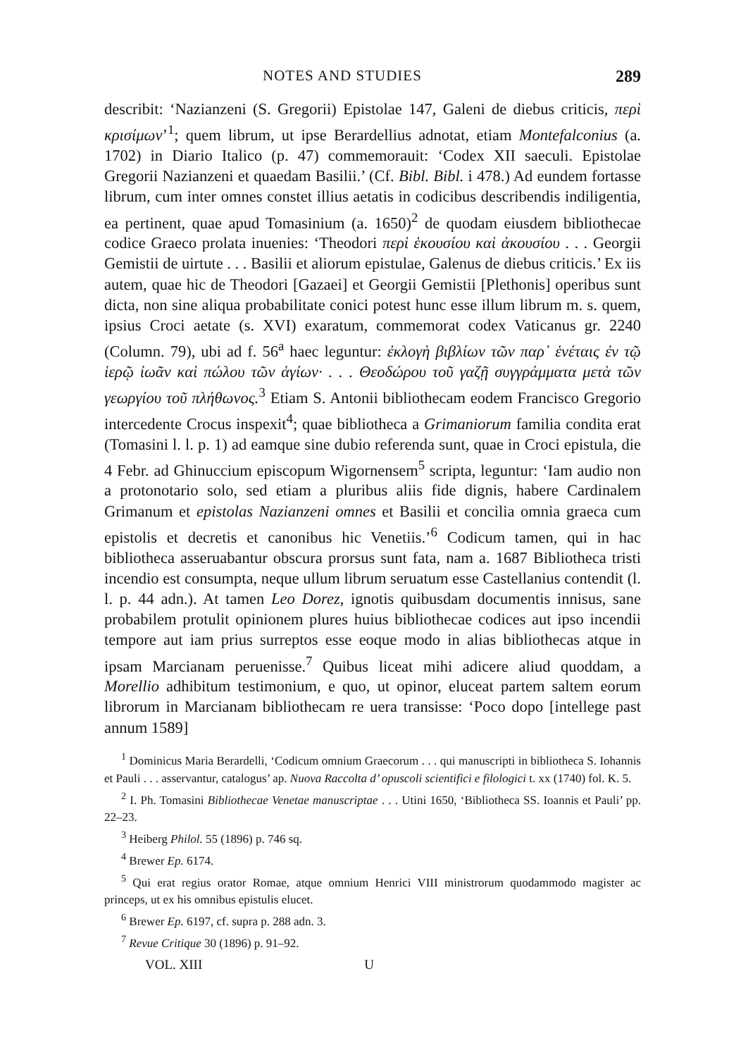NOTES AND STUDIES 289
describit: ‘Nazianzeni (S. Gregorii) Epistolae 147, Galeni de diebus criticis, περὶ κρισίμων’<sup>1</sup>; quem librum, ut ipse Berardellius adnotat, etiam Montefalconius (a. 1702) in Diario Italico (p. 47) commemorauit: ‘Codex XII saeculi. Epistolae Gregorii Nazianzeni et quaedam Basilii.’ (Cf. Bibl. Bibl. i 478.) Ad eundem fortasse librum, cum inter omnes constet illius aetatis in codicibus describendis indiligentia, ea pertinent, quae apud Tomasinium (a. 1650)<sup>2</sup> de quodam eiusdem bibliothecae codice Graeco prolata inuenies: ‘Theodori περὶ ἑκουσίου καὶ ἀκουσίου . . . Georgii Gemistii de uirtute . . . Basilii et aliorum epistulae, Galenus de diebus criticis.’ Ex iis autem, quae hic de Theodori [Gazaei] et Georgii Gemistii [Plethonis] operibus sunt dicta, non sine aliqua probabilitate conici potest hunc esse illum librum m. s. quem, ipsius Croci aetate (s. XVI) exaratum, commemorat codex Vaticanus gr. 2240 (Column. 79), ubi ad f. 56<sup>a</sup> haec leguntur: ἐκλογὴ βιβλίων τῶν παρ᾽ ἑνέταις ἐν τῷ ἱερῷ ἰωᾶν καὶ πώλου τῶν ἁγίων· . . . Θεοδώρου τοῦ γαζῇ συγγράμματα μετὰ τῶν γεωργίου τοῦ πλήθωνος.<sup>3</sup> Etiam S. Antonii bibliothecam eodem Francisco Gregorio intercedente Crocus inspexit<sup>4</sup>; quae bibliotheca a Grimaniorum familia condita erat (Tomasini l. l. p. 1) ad eamque sine dubio referenda sunt, quae in Croci epistula, die 4 Febr. ad Ghinuccium episcopum Wigornensem<sup>5</sup> scripta, leguntur: ‘Iam audio non a protonotario solo, sed etiam a pluribus aliis fide dignis, habere Cardinalem Grimanum et epistolas Nazianzeni omnes et Basilii et concilia omnia graeca cum epistolis et decretis et canonibus hic Venetiis.’<sup>6</sup> Codicum tamen, qui in hac bibliotheca asseruabantur obscura prorsus sunt fata, nam a. 1687 Bibliotheca tristi incendio est consumpta, neque ullum librum seruatum esse Castellanius contendit (l. l. p. 44 adn.). At tamen Leo Dorez, ignotis quibusdam documentis innisus, sane probabilem protulit opinionem plures huius bibliothecae codices aut ipso incendii tempore aut iam prius surreptos esse eoque modo in alias bibliothecas atque in ipsam Marcianam peruenisse.<sup>7</sup> Quibus liceat mihi adicere aliud quoddam, a Morellio adhibitum testimonium, e quo, ut opinor, eluceat partem saltem eorum librorum in Marcianam bibliothecam re uera transisse: ‘Poco dopo [intellege past annum 1589]
<sup>1</sup> Dominicus Maria Berardelli, ‘Codicum omnium Graecorum . . . qui manuscripti in bibliotheca S. Iohannis et Pauli . . . asservantur, catalogus’ ap. Nuova Raccolta d’ opuscoli scientifici e filologici t. xx (1740) fol. K. 5.
<sup>2</sup> I. Ph. Tomasini Bibliothecae Venetae manuscriptae . . . Utini 1650, ‘Bibliotheca SS. Ioannis et Pauli’ pp. 22–23.
<sup>3</sup> Heiberg Philol. 55 (1896) p. 746 sq.
<sup>4</sup> Brewer Ep. 6174.
<sup>5</sup> Qui erat regius orator Romae, atque omnium Henrici VIII ministrorum quodammodo magister ac princeps, ut ex his omnibus epistulis elucet.
<sup>6</sup> Brewer Ep. 6197, cf. supra p. 288 adn. 3.
<sup>7</sup> Revue Critique 30 (1896) p. 91–92.
VOL. XIII U